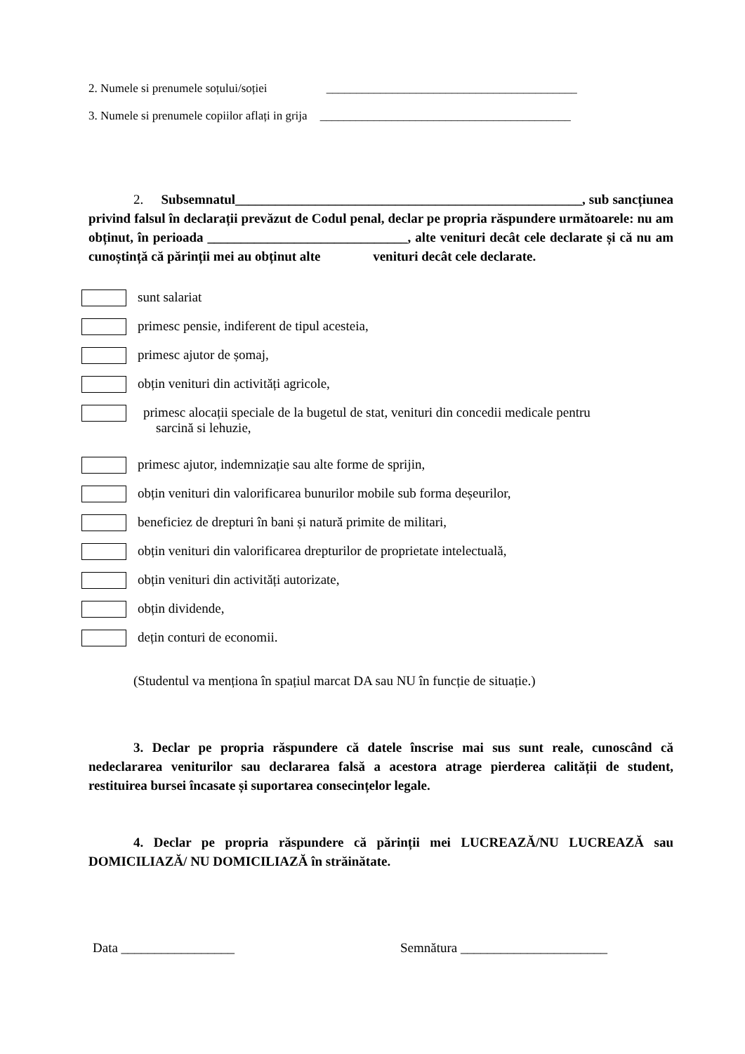2. Numele si prenumele soțului/soției __________________________________________
3. Numele si prenumele copiilor aflați in grija __________________________________________
2. Subsemnatul____________________________________________________, sub sancțiunea privind falsul în declarații prevăzut de Codul penal, declar pe propria răspundere următoarele: nu am obținut, în perioada ______________________________, alte venituri decât cele declarate și că nu am cunoștință că părinții mei au obținut alte venituri decât cele declarate.
sunt salariat
primesc pensie, indiferent de tipul acesteia,
primesc ajutor de șomaj,
obțin venituri din activități agricole,
primesc alocații speciale de la bugetul de stat, venituri din concedii medicale pentru
sarcină si lehuzie,
primesc ajutor, indemnizație sau alte forme de sprijin,
obțin venituri din valorificarea bunurilor mobile sub forma deșeurilor,
beneficiez de drepturi în bani și natură primite de militari,
obțin venituri din valorificarea drepturilor de proprietate intelectuală,
obțin venituri din activități autorizate,
obțin dividende,
dețin conturi de economii.
(Studentul va menționa în spațiul marcat DA sau NU în funcție de situație.)
3. Declar pe propria răspundere că datele înscrise mai sus sunt reale, cunoscând că nedeclararea veniturilor sau declararea falsă a acestora atrage pierderea calității de student, restituirea bursei încasate și suportarea consecințelor legale.
4. Declar pe propria răspundere că părinții mei LUCREAZĂ/NU LUCREAZĂ sau DOMICILIAZĂ/ NU DOMICILIAZĂ în străinătate.
Data _________________
Semnătura ______________________